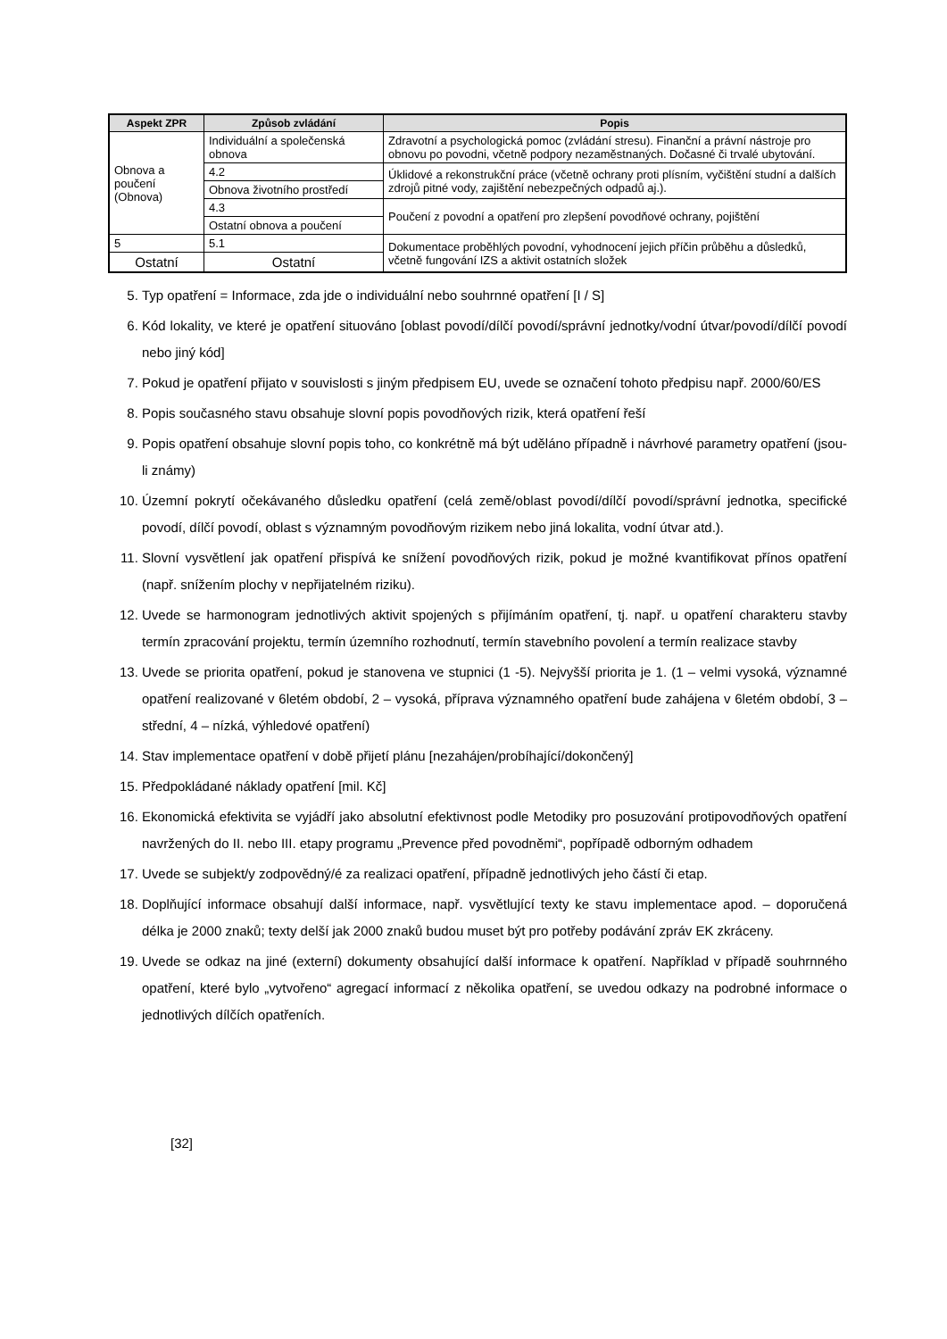| Aspekt ZPR | Způsob zvládání | Popis |
| --- | --- | --- |
| Obnova a poučení (Obnova) | Individuální a společenská obnova | Zdravotní a psychologická pomoc (zvládání stresu). Finanční a právní nástroje pro obnovu po povodni, včetně podpory nezaměstnaných. Dočasné či trvalé ubytování. |
| | 4.2 | Úklidové a rekonstrukční práce (včetně ochrany proti plísním, vyčištění studní a dalších zdrojů pitné vody, zajištění nebezpečných odpadů aj.). |
| | Obnova životního prostředí | |
| | 4.3 | Poučení z povodní a opatření pro zlepšení povodňové ochrany, pojištění |
| | Ostatní obnova a poučení | |
| 5 | 5.1 | Dokumentace proběhlých povodní, vyhodnocení jejich příčin průběhu a důsledků, včetně fungování IZS a aktivit ostatních složek |
| Ostatní | Ostatní | |
5. Typ opatření = Informace, zda jde o individuální nebo souhrnné opatření [I / S]
6. Kód lokality, ve které je opatření situováno [oblast povodí/dílčí povodí/správní jednotky/vodní útvar/povodí/dílčí povodí nebo jiný kód]
7. Pokud je opatření přijato v souvislosti s jiným předpisem EU, uvede se označení tohoto předpisu např. 2000/60/ES
8. Popis současného stavu obsahuje slovní popis povodňových rizik, která opatření řeší
9. Popis opatření obsahuje slovní popis toho, co konkrétně má být uděláno případně i návrhové parametry opatření (jsou-li známy)
10. Územní pokrytí očekávaného důsledku opatření (celá země/oblast povodí/dílčí povodí/správní jednotka, specifické povodí, dílčí povodí, oblast s významným povodňovým rizikem nebo jiná lokalita, vodní útvar atd.).
11. Slovní vysvětlení jak opatření přispívá ke snížení povodňových rizik, pokud je možné kvantifikovat přínos opatření (např. snížením plochy v nepřijatelném riziku).
12. Uvede se harmonogram jednotlivých aktivit spojených s přijímáním opatření, tj. např. u opatření charakteru stavby termín zpracování projektu, termín územního rozhodnutí, termín stavebního povolení a termín realizace stavby
13. Uvede se priorita opatření, pokud je stanovena ve stupnici (1 -5). Nejvyšší priorita je 1. (1 – velmi vysoká, významné opatření realizované v 6letém období, 2 – vysoká, příprava významného opatření bude zahájena v 6letém období, 3 – střední, 4 – nízká, výhledové opatření)
14. Stav implementace opatření v době přijetí plánu [nezahájen/probíhající/dokončený]
15. Předpokládané náklady opatření [mil. Kč]
16. Ekonomická efektivita se vyjádří jako absolutní efektivnost podle Metodiky pro posuzování protipovodňových opatření navržených do II. nebo III. etapy programu „Prevence před povodněmi“, popřípadě odborným odhadem
17. Uvede se subjekt/y zodpovědný/é za realizaci opatření, případně jednotlivých jeho částí či etap.
18. Doplňující informace obsahují další informace, např. vysvětlující texty ke stavu implementace apod. – doporučená délka je 2000 znaků; texty delší jak 2000 znaků budou muset být pro potřeby podávání zpráv EK zkráceny.
19. Uvede se odkaz na jiné (externí) dokumenty obsahující další informace k opatření. Například v případě souhrnného opatření, které bylo „vytvořeno“ agregací informací z několika opatření, se uvedou odkazy na podrobné informace o jednotlivých dílčích opatřeních.
[32]